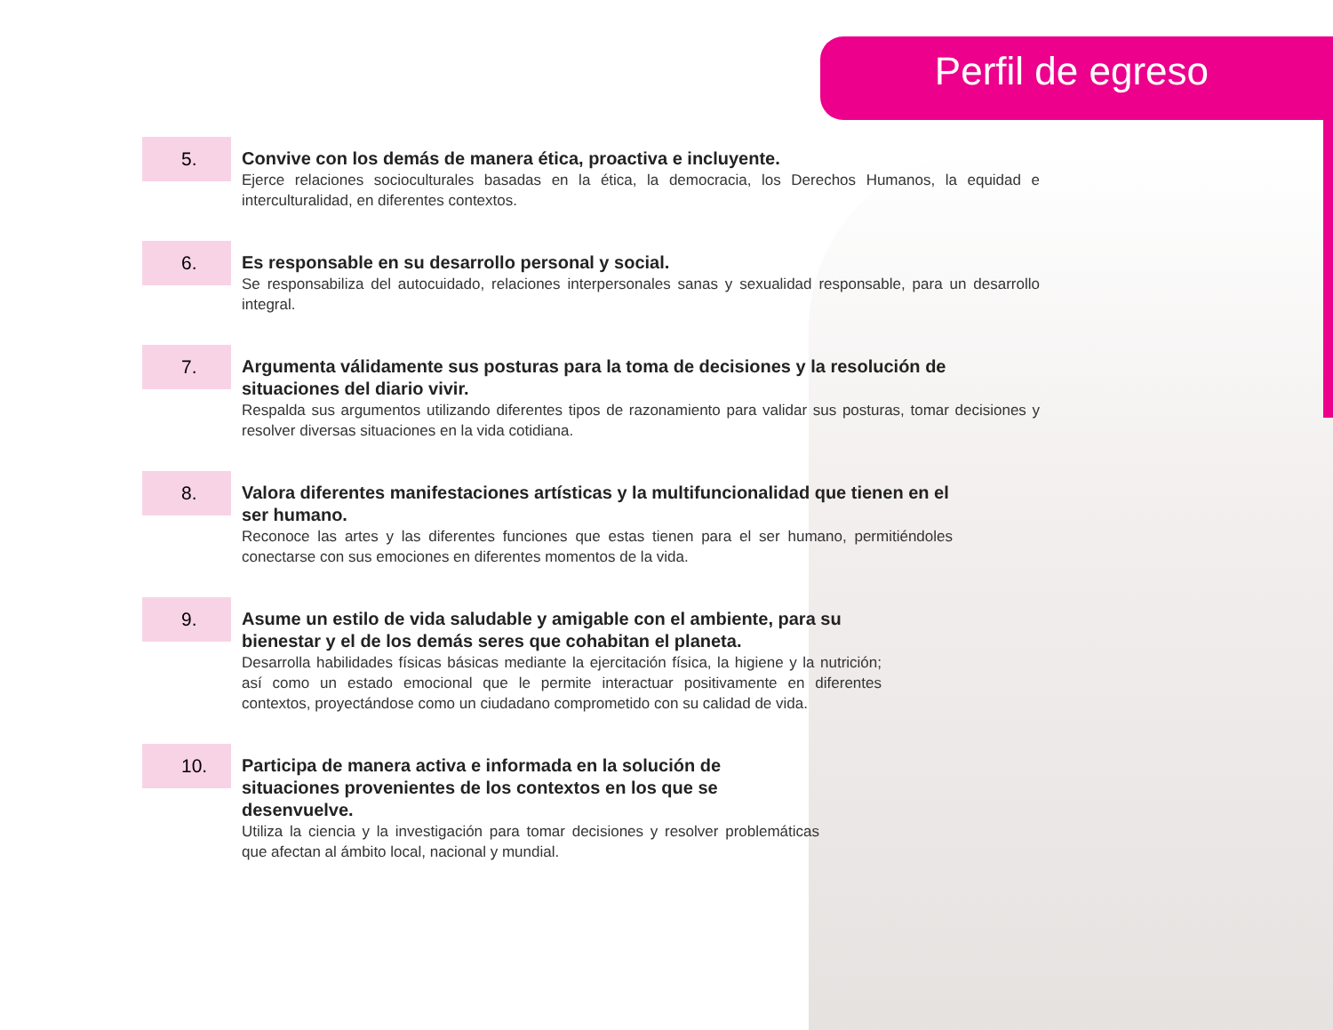Perfil de egreso
5.
Convive con los demás de manera ética, proactiva e incluyente.
Ejerce relaciones socioculturales basadas en la ética, la democracia, los Derechos Humanos, la equidad e interculturalidad, en diferentes contextos.
6.
Es responsable en su desarrollo personal y social.
Se responsabiliza del autocuidado, relaciones interpersonales sanas y sexualidad responsable, para un desarrollo integral.
7.
Argumenta válidamente sus posturas para la toma de decisiones y la resolución de situaciones del diario vivir.
Respalda sus argumentos utilizando diferentes tipos de razonamiento para validar sus posturas, tomar decisiones y resolver diversas situaciones en la vida cotidiana.
8.
Valora diferentes manifestaciones artísticas y la multifuncionalidad que tienen en el ser humano.
Reconoce las artes y las diferentes funciones que estas tienen para el ser humano, permitiéndoles conectarse con sus emociones en diferentes momentos de la vida.
9.
Asume un estilo de vida saludable y amigable con el ambiente, para su bienestar y el de los demás seres que cohabitan el planeta.
Desarrolla habilidades físicas básicas mediante la ejercitación física, la higiene y la nutrición; así como un estado emocional que le permite interactuar positivamente en diferentes contextos, proyectándose como un ciudadano comprometido con su calidad de vida.
10.
Participa de manera activa e informada en la solución de situaciones provenientes de los contextos en los que se desenvuelve.
Utiliza la ciencia y la investigación para tomar decisiones y resolver problemáticas que afectan al ámbito local, nacional y mundial.